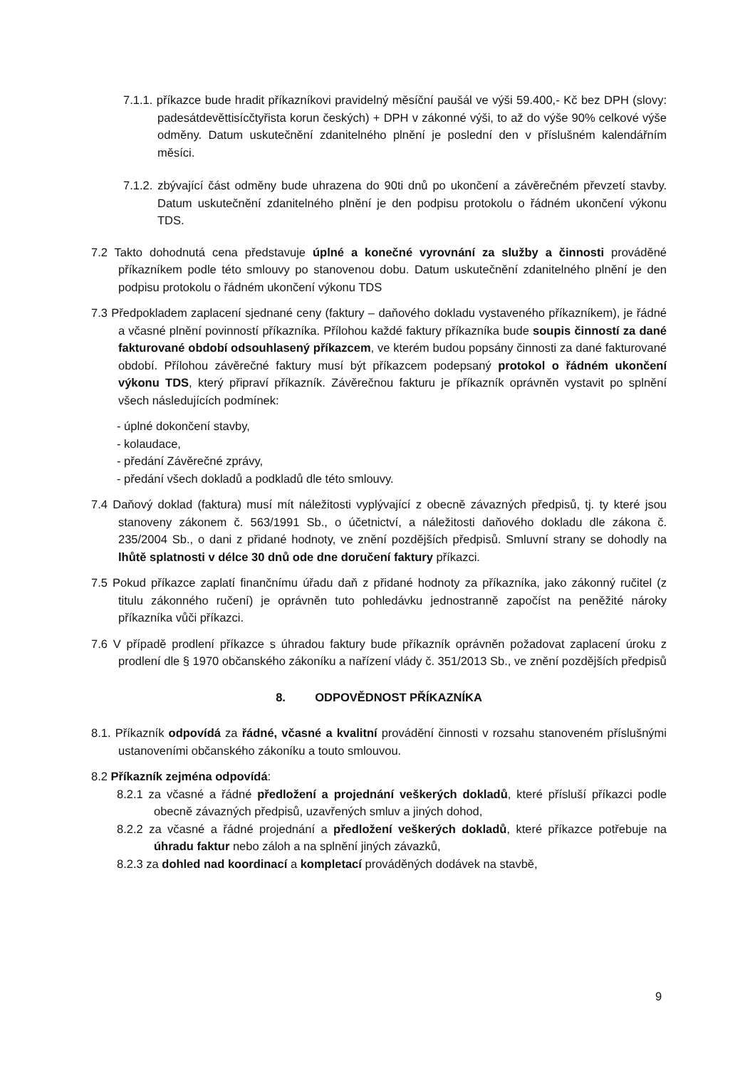7.1.1. příkazce bude hradit příkazníkovi pravidelný měsíční paušál ve výši 59.400,- Kč bez DPH (slovy: padesátdevěttisícčtyřista korun českých) + DPH v zákonné výši, to až do výše 90% celkové výše odměny. Datum uskutečnění zdanitelného plnění je poslední den v příslušném kalendářním měsíci.
7.1.2. zbývající část odměny bude uhrazena do 90ti dnů po ukončení a závěrečném převzetí stavby. Datum uskutečnění zdanitelného plnění je den podpisu protokolu o řádném ukončení výkonu TDS.
7.2 Takto dohodnutá cena představuje úplné a konečné vyrovnání za služby a činnosti prováděné příkazníkem podle této smlouvy po stanovenou dobu. Datum uskutečnění zdanitelného plnění je den podpisu protokolu o řádném ukončení výkonu TDS
7.3 Předpokladem zaplacení sjednané ceny (faktury – daňového dokladu vystaveného příkazníkem), je řádné a včasné plnění povinností příkazníka. Přílohou každé faktury příkazníka bude soupis činností za dané fakturované období odsouhlasený příkazcem, ve kterém budou popsány činnosti za dané fakturované období. Přílohou závěrečné faktury musí být příkazcem podepsaný protokol o řádném ukončení výkonu TDS, který připraví příkazník. Závěrečnou fakturu je příkazník oprávněn vystavit po splnění všech následujících podmínek:
- úplné dokončení stavby,
- kolaudace,
- předání Závěrečné zprávy,
- předání všech dokladů a podkladů dle této smlouvy.
7.4 Daňový doklad (faktura) musí mít náležitosti vyplývající z obecně závazných předpisů, tj. ty které jsou stanoveny zákonem č. 563/1991 Sb., o účetnictví, a náležitosti daňového dokladu dle zákona č. 235/2004 Sb., o dani z přidané hodnoty, ve znění pozdějších předpisů. Smluvní strany se dohodly na lhůtě splatnosti v délce 30 dnů ode dne doručení faktury příkazci.
7.5 Pokud příkazce zaplatí finančnímu úřadu daň z přidané hodnoty za příkazníka, jako zákonný ručitel (z titulu zákonného ručení) je oprávněn tuto pohledávku jednostranně započíst na peněžité nároky příkazníka vůči příkazci.
7.6 V případě prodlení příkazce s úhradou faktury bude příkazník oprávněn požadovat zaplacení úroku z prodlení dle § 1970 občanského zákoníku a nařízení vlády č. 351/2013 Sb., ve znění pozdějších předpisů
8. ODPOVĚDNOST PŘÍKAZNÍKA
8.1. Příkazník odpovídá za řádné, včasné a kvalitní provádění činnosti v rozsahu stanoveném příslušnými ustanoveními občanského zákoníku a touto smlouvou.
8.2 Příkazník zejména odpovídá:
8.2.1 za včasné a řádné předložení a projednání veškerých dokladů, které přísluší příkazci podle obecně závazných předpisů, uzavřených smluv a jiných dohod,
8.2.2 za včasné a řádné projednání a předložení veškerých dokladů, které příkazce potřebuje na úhradu faktur nebo záloh a na splnění jiných závazků,
8.2.3 za dohled nad koordinací a kompletací prováděných dodávek na stavbě,
9